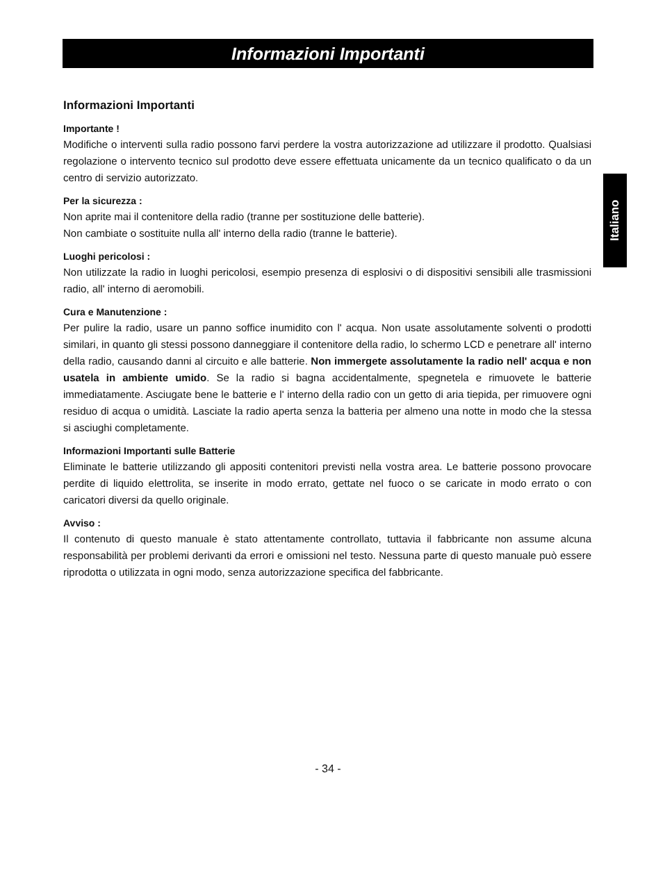Informazioni Importanti
Italiano
Informazioni Importanti
Importante !
Modifiche o interventi sulla radio possono farvi perdere la vostra autorizzazione ad utilizzare il prodotto. Qualsiasi regolazione o intervento tecnico sul prodotto deve essere effettuata unicamente da un tecnico qualificato o da un centro di servizio autorizzato.
Per la sicurezza :
Non aprite mai il contenitore della radio (tranne per sostituzione delle batterie).
Non cambiate o sostituite nulla all' interno della radio (tranne le batterie).
Luoghi pericolosi :
Non utilizzate la radio in luoghi pericolosi, esempio presenza di esplosivi o di dispositivi sensibili alle trasmissioni radio, all' interno di aeromobili.
Cura e Manutenzione :
Per pulire la radio, usare un panno soffice inumidito con l' acqua. Non usate assolutamente solventi o prodotti similari, in quanto gli stessi possono danneggiare il contenitore della radio, lo schermo LCD e penetrare all' interno della radio, causando danni al circuito e alle batterie. Non immergete assolutamente la radio nell' acqua e non usatela in ambiente umido. Se la radio si bagna accidentalmente, spegnetela e rimuovete le batterie immediatamente. Asciugate bene le batterie e l' interno della radio con un getto di aria tiepida, per rimuovere ogni residuo di acqua o umidità. Lasciate la radio aperta senza la batteria per almeno una notte in modo che la stessa si asciughi completamente.
Informazioni Importanti sulle Batterie
Eliminate le batterie utilizzando gli appositi contenitori previsti nella vostra area. Le batterie possono provocare perdite di liquido elettrolita, se inserite in modo errato, gettate nel fuoco o se caricate in modo errato o con caricatori diversi da quello originale.
Avviso :
Il contenuto di questo manuale è stato attentamente controllato, tuttavia il fabbricante non assume alcuna responsabilità per problemi derivanti da errori e omissioni nel testo. Nessuna parte di questo manuale può essere riprodotta o utilizzata in ogni modo, senza autorizzazione specifica del fabbricante.
- 34 -